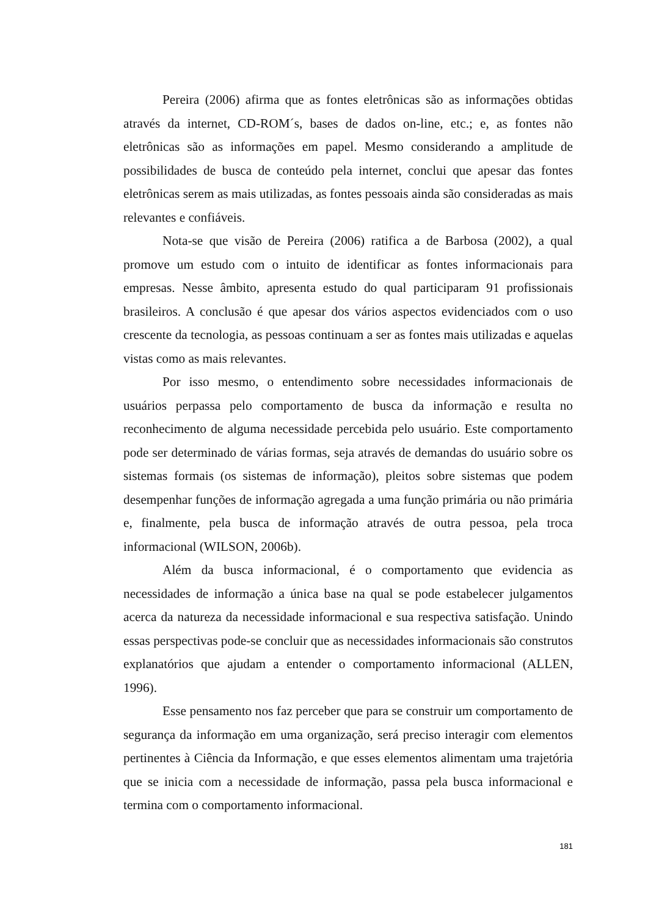Pereira (2006) afirma que as fontes eletrônicas são as informações obtidas através da internet, CD-ROM´s, bases de dados on-line, etc.; e, as fontes não eletrônicas são as informações em papel. Mesmo considerando a amplitude de possibilidades de busca de conteúdo pela internet, conclui que apesar das fontes eletrônicas serem as mais utilizadas, as fontes pessoais ainda são consideradas as mais relevantes e confiáveis.
Nota-se que visão de Pereira (2006) ratifica a de Barbosa (2002), a qual promove um estudo com o intuito de identificar as fontes informacionais para empresas. Nesse âmbito, apresenta estudo do qual participaram 91 profissionais brasileiros. A conclusão é que apesar dos vários aspectos evidenciados com o uso crescente da tecnologia, as pessoas continuam a ser as fontes mais utilizadas e aquelas vistas como as mais relevantes.
Por isso mesmo, o entendimento sobre necessidades informacionais de usuários perpassa pelo comportamento de busca da informação e resulta no reconhecimento de alguma necessidade percebida pelo usuário. Este comportamento pode ser determinado de várias formas, seja através de demandas do usuário sobre os sistemas formais (os sistemas de informação), pleitos sobre sistemas que podem desempenhar funções de informação agregada a uma função primária ou não primária e, finalmente, pela busca de informação através de outra pessoa, pela troca informacional (WILSON, 2006b).
Além da busca informacional, é o comportamento que evidencia as necessidades de informação a única base na qual se pode estabelecer julgamentos acerca da natureza da necessidade informacional e sua respectiva satisfação. Unindo essas perspectivas pode-se concluir que as necessidades informacionais são construtos explanatórios que ajudam a entender o comportamento informacional (ALLEN, 1996).
Esse pensamento nos faz perceber que para se construir um comportamento de segurança da informação em uma organização, será preciso interagir com elementos pertinentes à Ciência da Informação, e que esses elementos alimentam uma trajetória que se inicia com a necessidade de informação, passa pela busca informacional e termina com o comportamento informacional.
181